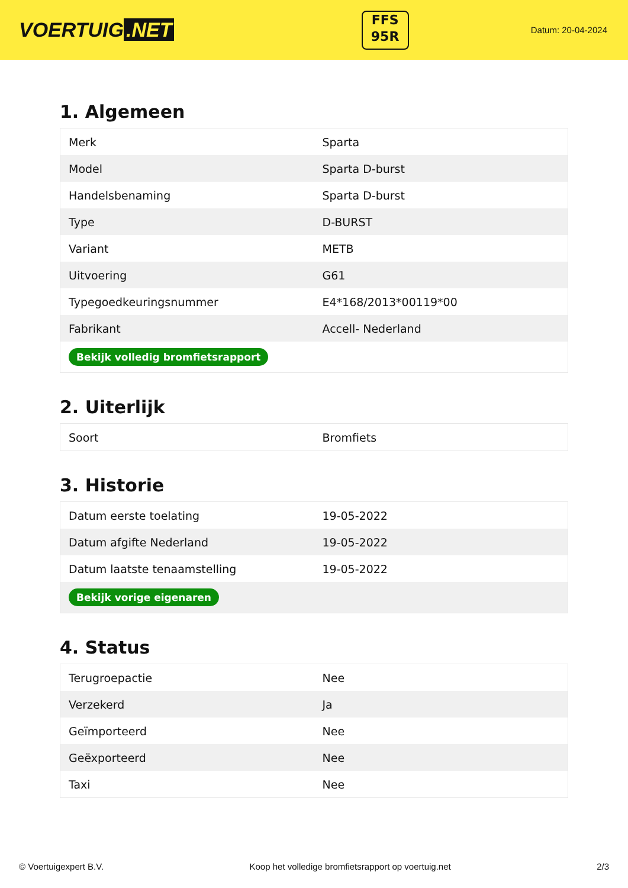VOERTUIG.NET
FFS
95R
Datum: 20-04-2024
1. Algemeen
| Merk | Sparta |
| Model | Sparta D-burst |
| Handelsbenaming | Sparta D-burst |
| Type | D-BURST |
| Variant | METB |
| Uitvoering | G61 |
| Typegoedkeuringsnummer | E4*168/2013*00119*00 |
| Fabrikant | Accell- Nederland |
| Bekijk volledig bromfietsrapport | |
2. Uiterlijk
| Soort | Bromfiets |
3. Historie
| Datum eerste toelating | 19-05-2022 |
| Datum afgifte Nederland | 19-05-2022 |
| Datum laatste tenaamstelling | 19-05-2022 |
| Bekijk vorige eigenaren | |
4. Status
| Terugroepactie | Nee |
| Verzekerd | Ja |
| Geïmporteerd | Nee |
| Geëxporteerd | Nee |
| Taxi | Nee |
© Voertuigexpert B.V. Koop het volledige bromfietsrapport op voertuig.net 2/3